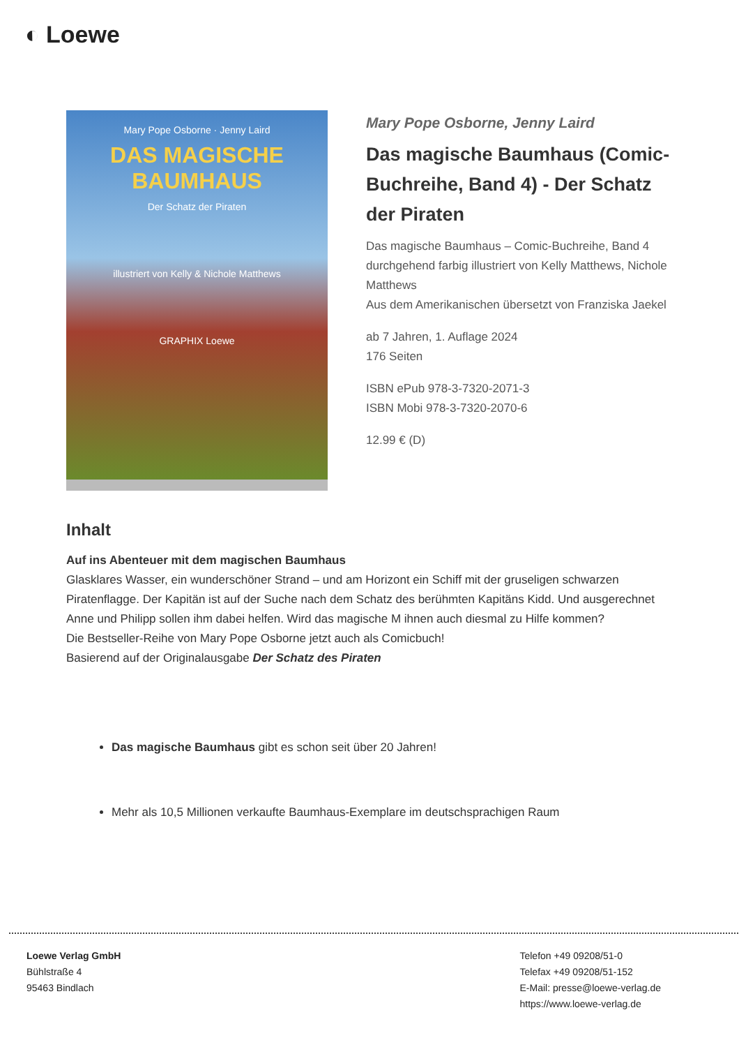◐ Loewe
Mary Pope Osborne · Jenny Laird
DAS MAGISCHE BAUMHAUS
Der Schatz der Piraten
illustriert von Kelly & Nichole Matthews
GRAPHIX Loewe
Mary Pope Osborne, Jenny Laird
Das magische Baumhaus (Comic-Buchreihe, Band 4) - Der Schatz der Piraten
Das magische Baumhaus – Comic-Buchreihe, Band 4
durchgehend farbig illustriert von Kelly Matthews, Nichole Matthews
Aus dem Amerikanischen übersetzt von Franziska Jaekel
ab 7 Jahren, 1. Auflage 2024
176 Seiten
ISBN ePub 978-3-7320-2071-3
ISBN Mobi 978-3-7320-2070-6
12.99 € (D)
Inhalt
Auf ins Abenteuer mit dem magischen Baumhaus
Glasklares Wasser, ein wunderschöner Strand – und am Horizont ein Schiff mit der gruseligen schwarzen Piratenflagge. Der Kapitän ist auf der Suche nach dem Schatz des berühmten Kapitäns Kidd. Und ausgerechnet Anne und Philipp sollen ihm dabei helfen. Wird das magische M ihnen auch diesmal zu Hilfe kommen?
Die Bestseller-Reihe von Mary Pope Osborne jetzt auch als Comicbuch!
Basierend auf der Originalausgabe Der Schatz des Piraten
Das magische Baumhaus gibt es schon seit über 20 Jahren!
Mehr als 10,5 Millionen verkaufte Baumhaus-Exemplare im deutschsprachigen Raum
Loewe Verlag GmbH
Bühlstraße 4
95463 Bindlach
Telefon +49 09208/51-0
Telefax +49 09208/51-152
E-Mail: presse@loewe-verlag.de
https://www.loewe-verlag.de